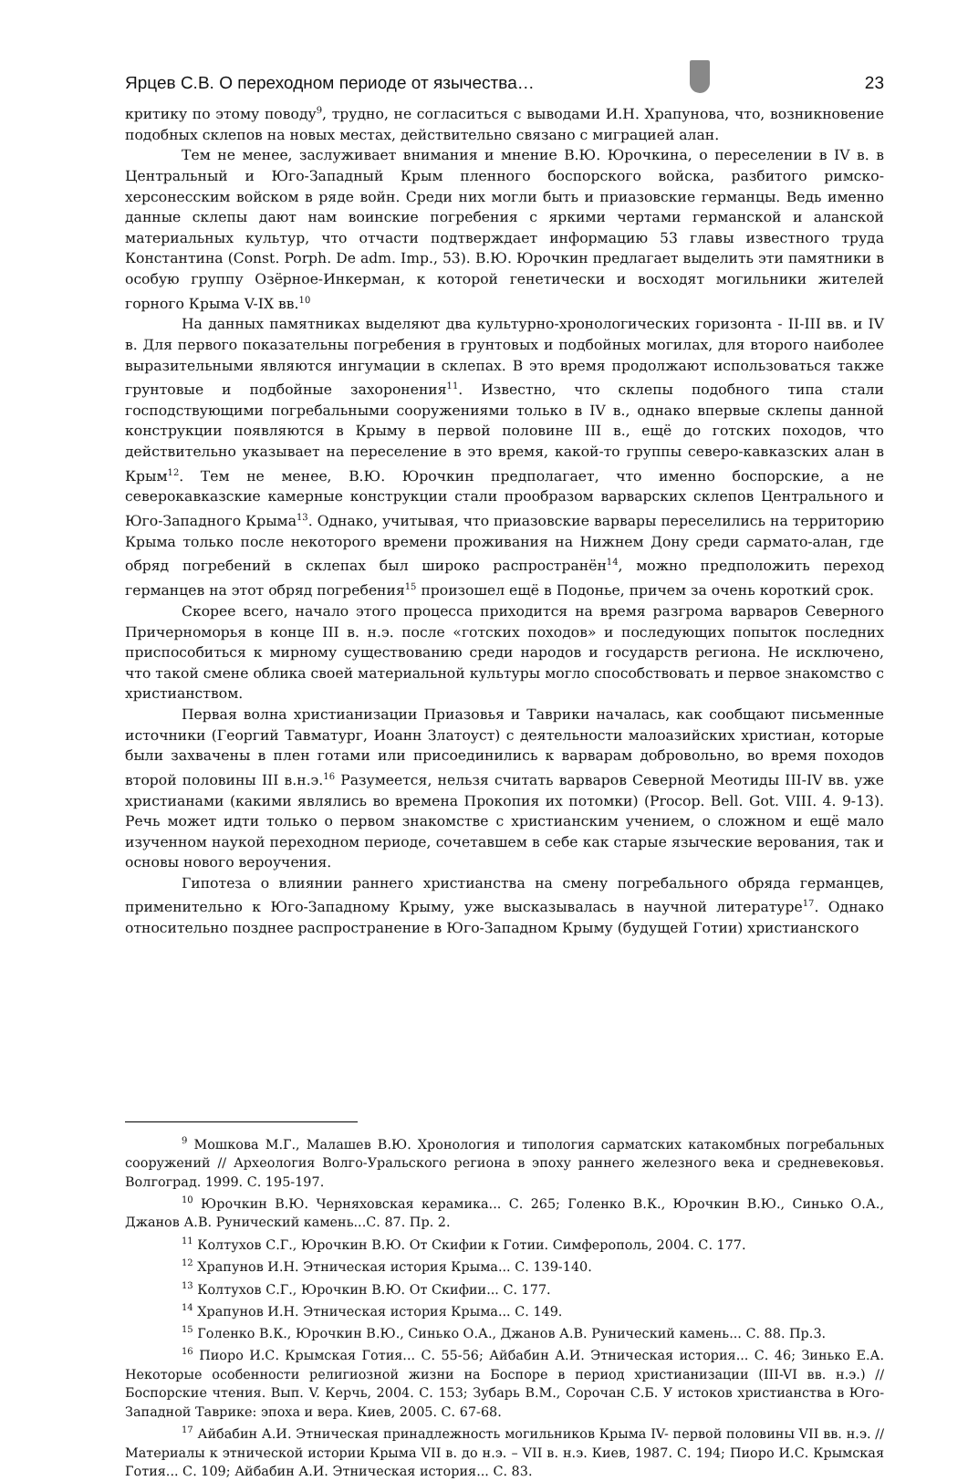Ярцев С.В. О переходном периоде от язычества…
23
критику по этому поводу<sup>9</sup>, трудно, не согласиться с выводами И.Н. Храпунова, что, возникновение подобных склепов на новых местах, действительно связано с миграцией алан.
Тем не менее, заслуживает внимания и мнение В.Ю. Юрочкина, о переселении в IV в. в Центральный и Юго-Западный Крым пленного боспорского войска, разбитого римско-херсонесским войском в ряде войн. Среди них могли быть и приазовские германцы. Ведь именно данные склепы дают нам воинские погребения с яркими чертами германской и аланской материальных культур, что отчасти подтверждает информацию 53 главы известного труда Константина (Const. Porph. De adm. Imp., 53). В.Ю. Юрочкин предлагает выделить эти памятники в особую группу Озёрное-Инкерман, к которой генетически и восходят могильники жителей горного Крыма V-IX вв.<sup>10</sup>
На данных памятниках выделяют два культурно-хронологических горизонта - II-III вв. и IV в. Для первого показательны погребения в грунтовых и подбойных могилах, для второго наиболее выразительными являются ингумации в склепах. В это время продолжают использоваться также грунтовые и подбойные захоронения<sup>11</sup>. Известно, что склепы подобного типа стали господствующими погребальными сооружениями только в IV в., однако впервые склепы данной конструкции появляются в Крыму в первой половине III в., ещё до готских походов, что действительно указывает на переселение в это время, какой-то группы северо-кавказских алан в Крым<sup>12</sup>. Тем не менее, В.Ю. Юрочкин предполагает, что именно боспорские, а не северокавказские камерные конструкции стали прообразом варварских склепов Центрального и Юго-Западного Крыма<sup>13</sup>. Однако, учитывая, что приазовские варвары переселились на территорию Крыма только после некоторого времени проживания на Нижнем Дону среди сармато-алан, где обряд погребений в склепах был широко распространён<sup>14</sup>, можно предположить переход германцев на этот обряд погребения<sup>15</sup> произошел ещё в Подонье, причем за очень короткий срок.
Скорее всего, начало этого процесса приходится на время разгрома варваров Северного Причерноморья в конце III в. н.э. после «готских походов» и последующих попыток последних приспособиться к мирному существованию среди народов и государств региона. Не исключено, что такой смене облика своей материальной культуры могло способствовать и первое знакомство с христианством.
Первая волна христианизации Приазовья и Таврики началась, как сообщают письменные источники (Георгий Тавматург, Иоанн Златоуст) с деятельности малоазийских христиан, которые были захвачены в плен готами или присоединились к варварам добровольно, во время походов второй половины III в.н.э.<sup>16</sup> Разумеется, нельзя считать варваров Северной Меотиды III-IV вв. уже христианами (какими являлись во времена Прокопия их потомки) (Procop. Bell. Got. VIII. 4. 9-13). Речь может идти только о первом знакомстве с христианским учением, о сложном и ещё мало изученном наукой переходном периоде, сочетавшем в себе как старые языческие верования, так и основы нового вероучения.
Гипотеза о влиянии раннего христианства на смену погребального обряда германцев, применительно к Юго-Западному Крыму, уже высказывалась в научной литературе<sup>17</sup>. Однако относительно позднее распространение в Юго-Западном Крыму (будущей Готии) христианского
<sup>9</sup> Мошкова М.Г., Малашев В.Ю. Хронология и типология сарматских катакомбных погребальных сооружений // Археология Волго-Уральского региона в эпоху раннего железного века и средневековья. Волгоград. 1999. С. 195-197.
<sup>10</sup> Юрочкин В.Ю. Черняховская керамика... С. 265; Голенко В.К., Юрочкин В.Ю., Синько О.А., Джанов А.В. Рунический камень...С. 87. Пр. 2.
<sup>11</sup> Колтухов С.Г., Юрочкин В.Ю. От Скифии к Готии. Симферополь, 2004. С. 177.
<sup>12</sup> Храпунов И.Н. Этническая история Крыма... С. 139-140.
<sup>13</sup> Колтухов С.Г., Юрочкин В.Ю. От Скифии... С. 177.
<sup>14</sup> Храпунов И.Н. Этническая история Крыма... С. 149.
<sup>15</sup> Голенко В.К., Юрочкин В.Ю., Синько О.А., Джанов А.В. Рунический камень... С. 88. Пр.3.
<sup>16</sup> Пиоро И.С. Крымская Готия... С. 55-56; Айбабин А.И. Этническая история... С. 46; Зинько Е.А. Некоторые особенности религиозной жизни на Боспоре в период христианизации (III-VI вв. н.э.) // Боспорские чтения. Вып. V. Керчь, 2004. С. 153; Зубарь В.М., Сорочан С.Б. У истоков христианства в Юго-Западной Таврике: эпоха и вера. Киев, 2005. С. 67-68.
<sup>17</sup> Айбабин А.И. Этническая принадлежность могильников Крыма IV- первой половины VII вв. н.э. // Материалы к этнической истории Крыма VII в. до н.э. – VII в. н.э. Киев, 1987. С. 194; Пиоро И.С. Крымская Готия... С. 109; Айбабин А.И. Этническая история... С. 83.